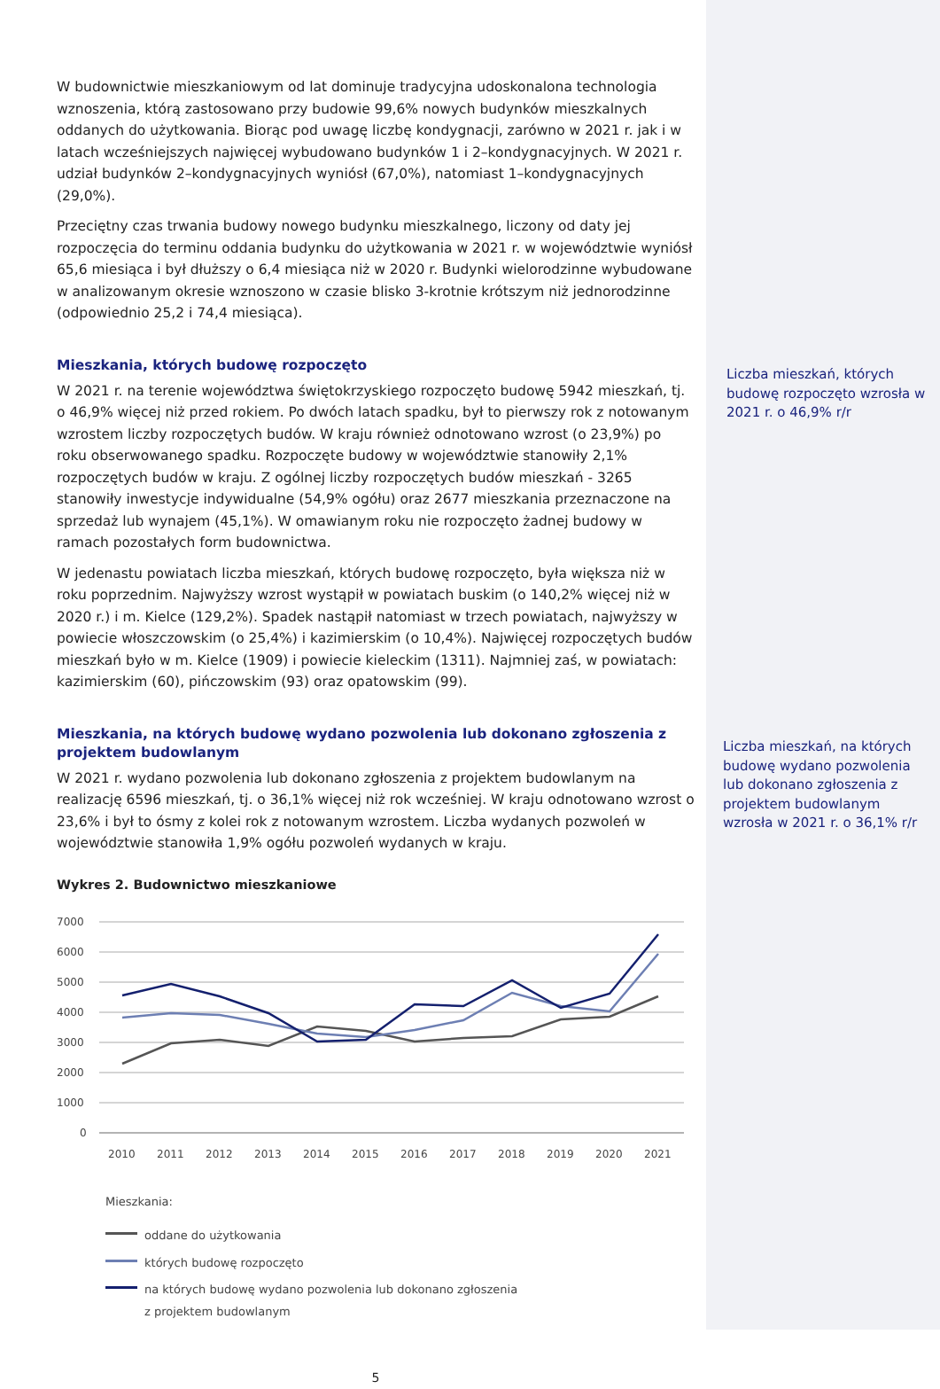W budownictwie mieszkaniowym od lat dominuje tradycyjna udoskonalona technologia wznoszenia, którą zastosowano przy budowie 99,6% nowych budynków mieszkalnych oddanych do użytkowania. Biorąc pod uwagę liczbę kondygnacji, zarówno w 2021 r. jak i w latach wcześniejszych najwięcej wybudowano budynków 1 i 2–kondygnacyjnych. W 2021 r. udział budynków 2–kondygnacyjnych wyniósł (67,0%), natomiast 1–kondygnacyjnych (29,0%).
Przeciętny czas trwania budowy nowego budynku mieszkalnego, liczony od daty jej rozpoczęcia do terminu oddania budynku do użytkowania w 2021 r. w województwie wyniósł 65,6 miesiąca i był dłuższy o 6,4 miesiąca niż w 2020 r. Budynki wielorodzinne wybudowane w analizowanym okresie wznoszono w czasie blisko 3-krotnie krótszym niż jednorodzinne (odpowiednio 25,2 i 74,4 miesiąca).
Mieszkania, których budowę rozpoczęto
W 2021 r. na terenie województwa świętokrzyskiego rozpoczęto budowę 5942 mieszkań, tj. o 46,9% więcej niż przed rokiem. Po dwóch latach spadku, był to pierwszy rok z notowanym wzrostem liczby rozpoczętych budów. W kraju również odnotowano wzrost (o 23,9%) po roku obserwowanego spadku. Rozpoczęte budowy w województwie stanowiły 2,1% rozpoczętych budów w kraju. Z ogólnej liczby rozpoczętych budów mieszkań - 3265 stanowiły inwestycje indywidualne (54,9% ogółu) oraz 2677 mieszkania przeznaczone na sprzedaż lub wynajem (45,1%). W omawianym roku nie rozpoczęto żadnej budowy w ramach pozostałych form budownictwa.
W jedenastu powiatach liczba mieszkań, których budowę rozpoczęto, była większa niż w roku poprzednim. Najwyższy wzrost wystąpił w powiatach buskim (o 140,2% więcej niż w 2020 r.) i m. Kielce (129,2%). Spadek nastąpił natomiast w trzech powiatach, najwyższy w powiecie włoszczowskim (o 25,4%) i kazimierskim (o 10,4%). Najwięcej rozpoczętych budów mieszkań było w m. Kielce (1909) i powiecie kieleckim (1311). Najmniej zaś, w powiatach: kazimierskim (60), pińczowskim (93) oraz opatowskim (99).
Mieszkania, na których budowę wydano pozwolenia lub dokonano zgłoszenia z projektem budowlanym
W 2021 r. wydano pozwolenia lub dokonano zgłoszenia z projektem budowlanym na realizację 6596 mieszkań, tj. o 36,1% więcej niż rok wcześniej. W kraju odnotowano wzrost o 23,6% i był to ósmy z kolei rok z notowanym wzrostem. Liczba wydanych pozwoleń w województwie stanowiła 1,9% ogółu pozwoleń wydanych w kraju.
Wykres 2. Budownictwo mieszkaniowe
7000
6000
5000
4000
3000
2000
1000
0
2010
2011
2012
2013
2014
2015
2016
2017
2018
2019
2020
2021
Mieszkania:
oddane do użytkowania
których budowę rozpoczęto
na których budowę wydano pozwolenia lub dokonano zgłoszenia
z projektem budowlanym
5
Liczba mieszkań, których budowę rozpoczęto wzrosła w 2021 r. o 46,9% r/r
Liczba mieszkań, na których budowę wydano pozwolenia lub dokonano zgłoszenia z projektem budowlanym wzrosła w 2021 r. o 36,1% r/r